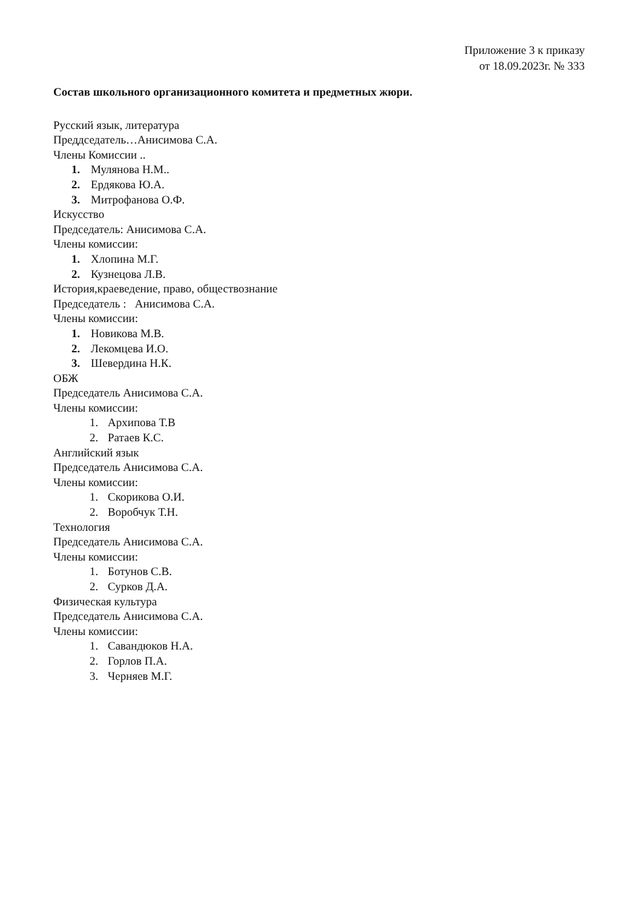Приложение 3 к приказу
от 18.09.2023г. № 333
Состав школьного организационного комитета и предметных жюри.
Русский язык, литература
Преддседатель…Анисимова С.А.
Члены Комиссии ..
1. Мулянова Н.М..
2. Ердякова Ю.А.
3. Митрофанова О.Ф.
Искусство
Председатель: Анисимова С.А.
Члены комиссии:
1. Хлопина М.Г.
2. Кузнецова Л.В.
История,краеведение, право, обществознание
Председатель : Анисимова С.А.
Члены комиссии:
1. Новикова М.В.
2. Лекомцева И.О.
3. Шевердина Н.К.
ОБЖ
Председатель Анисимова С.А.
Члены комиссии:
1. Архипова Т.В
2. Ратаев К.С.
Английский язык
Председатель Анисимова С.А.
Члены комиссии:
1. Скорикова О.И.
2. Воробчук Т.Н.
Технология
Председатель Анисимова С.А.
Члены комиссии:
1. Ботунов С.В.
2. Сурков Д.А.
Физическая культура
Председатель Анисимова С.А.
Члены комиссии:
1. Савандюков Н.А.
2. Горлов П.А.
3. Черняев М.Г.